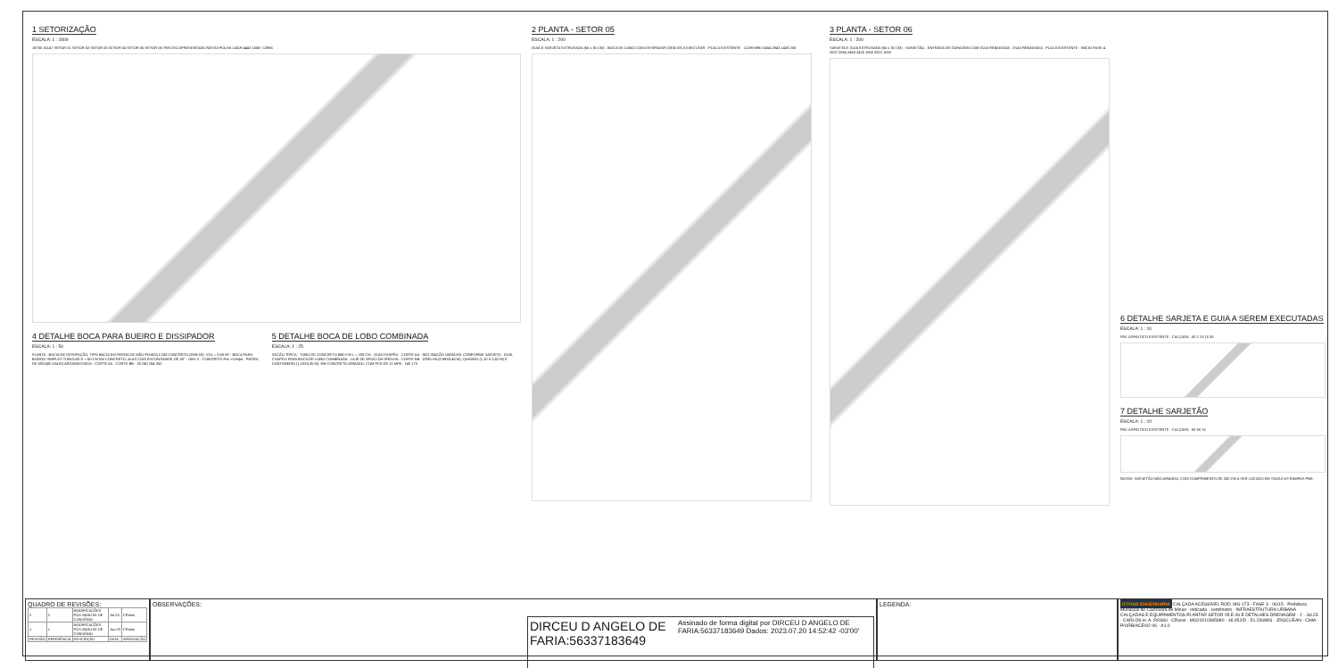1 SETORIZAÇÃO
ESCALA: 1 : 1500
18700 15147 SETOR 01 SETOR 02 SETOR 03 SETOR 04 SETOR 05 SETOR 06 TRECHO APRESENTADO NESSA FOLHA 12419 4443 10567 12985
4 DETALHE BOCA PARA BUEIRO E DISSIPADOR
ESCALA: 1 : 50
PLANTA · BACIA DE DISSIPAÇÃO, TIPO BACIA EM PEDRA DE MÃO FIXADA COM CONCRETO (DEB 03). VOL = 0,58 M³ · BOCA PARA BUEIRO SIMPLES TUBULAR D = 60 CM EM CONCRETO, ALAS COM ESCONSIDADE DE 30° · OBS 2 · CONCRETO Fck >11Mpa · PEDRA DE MÃO(Ø=10a15) ARGAMASSADA · CORTE AA · CORTE BB · 30 240 254 262
5 DETALHE BOCA DE LOBO COMBINADA
ESCALA: 1 : 25
SEÇÃO TÍPICA · TUBO DE CONCRETO Ø60 CM L = 200 CM · GUIA CHAPÉU · CORTE AA · INCLINAÇÃO VARIÁVEL CONFORME SARJETA · GUIA CHAPÉU PARA BOCA DE LOBO COMBINADA · LAJE DE APOIO DA GRELHA · CORTE BB · GRELHA (0,99X0,45 M), QUADRO (1,10 X 0,52 M) E CANTONEIRA (1,10X0,35 M), EM CONCRETO ARMADO, COM FCK DE 21 MPA · 140 170
2 PLANTA - SETOR 05
ESCALA: 1 : 200
GUIA E SARJETA EXTRUSADA (65 x 30 CM) · BOCA DE LOBO COM DISSIPADOR (DEB 03) A EXECUTAR · PLACA EXISTENTE · 11199 6981 6554 2843 1426 200
3 PLANTA - SETOR 06
ESCALA: 1 : 200
SARJETA E GUIA EXTRUSADA (65 x 30 CM) · SARJETÃO · ENTRADA DE GARAGEM COM GUIA REBAIXADA · GUIA REBAIXADA · PLACA EXISTENTE · INÍCIO FASE 4 · 2537 2565 2463 2425 1855 2822 1000
6 DETALHE SARJETA E GUIA A SEREM EXECUTADAS
ESCALA: 1 : 10
PAV. ASFÁLTICO EXISTENTE · CALÇADA · 50 2 13 15 30
7 DETALHE SARJETÃO
ESCALA: 1 : 10
PAV. ASFÁLTICO EXISTENTE · CALÇADA · 65 50 15
NOTAS: SARJETÃO NÃO ARMADO, COM COMPRIMENTO DE 200 CM A SER LOCADO EM TODAS AS RAMPAS PNE.
QUADRO DE REVISÕES:
| 2 | 2 | MODIFICAÇÕES PÓS ANÁLISE DE CONVÊNIO | Jul.23 | CRossi |
| 1 | 1 | MODIFICAÇÕES PÓS ANÁLISE DE CONVÊNIO | Jun.23 | CRossi |
| REVISÃO | REFERÊNCIA | DESCRIÇÃO | DATA | APROVAÇÃO |
OBSERVAÇÕES:
DIRCEU D ANGELO DE FARIA:56337183649 Assinado de forma digital por DIRCEU D ANGELO DE FARIA:56337183649 Dados: 2023.07.20 14:52:42 -03'00'
LEGENDA:
ICTHUS ENGENHARIA CALÇADA ACESSÍVEL ROD. MG-173 - FASE 3 · 06/15 · Prefeitura Municipal de Cachoeira de Minas · indicada · centímetro · INFRAESTRUTURA URBANA CALÇADAS E EQUIPAMENTOS PLANTAR SETOR 05 E 06 E DETALHES DRENAGEM · 2 · Jul.23 · CARLOS H. A. ROSSI · CRossi · MG20210365980 · 46.052/D · 51.236/MG · JRGCL/EAN · CHM-P/URB/ACE/02-06 · A1.0